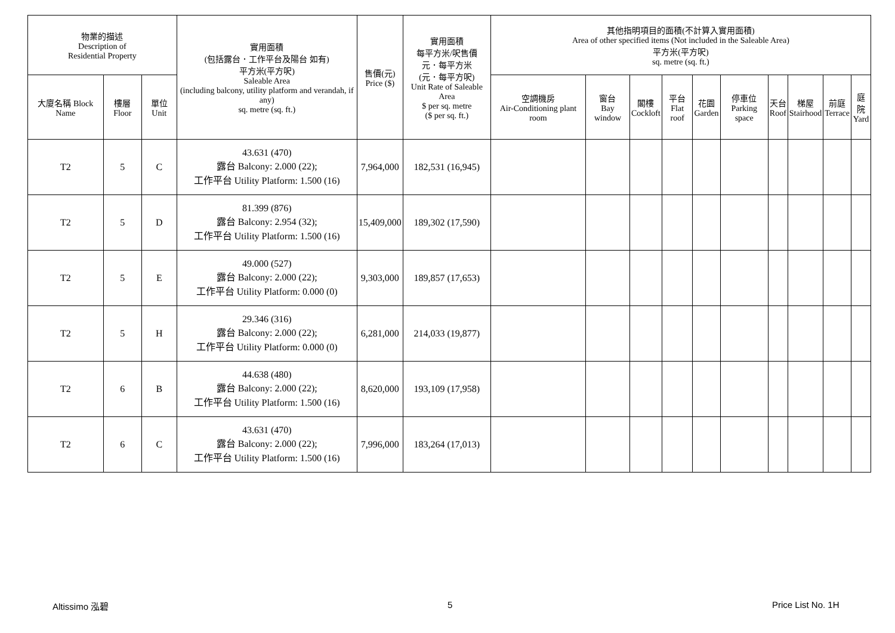| 物業的描述 Description of Residential Property | | | 實用面積 (包括露台．工作平台及陽台 如有) 平方米(平方呎) Saleable Area (including balcony, utility platform and verandah, if any) sq. metre (sq. ft.) | 售價(元) Price ($) | 實用面積 每平方米/呎售價 元．每平方米 (元．每平方呎) Unit Rate of Saleable Area $ per sq. metre ($ per sq. ft.) | 其他指明項目的面積(不計算入實用面積) Area of other specified items (Not included in the Saleable Area) 平方米(平方呎) sq. metre (sq. ft.) | | | | | | | | | |
| --- | --- | --- | --- | --- | --- | --- | --- | --- | --- | --- | --- | --- | --- | --- | --- |
| 大廈名稱 Block Name | 樓層 Floor | 單位 Unit | | | | 空調機房 Air-Conditioning plant room | 窗台 Bay window | 閣樓 Cockloft | 平台 Flat roof | 花園 Garden | 停車位 Parking space | 天台 Roof | 梯屋 Stairhood | 前庭 Terrace | 庭院 Yard |
| T2 | 5 | C | 43.631 (470) 露台 Balcony: 2.000 (22); 工作平台 Utility Platform: 1.500 (16) | 7,964,000 | 182,531 (16,945) | | | | | | | | | | |
| T2 | 5 | D | 81.399 (876) 露台 Balcony: 2.954 (32); 工作平台 Utility Platform: 1.500 (16) | 15,409,000 | 189,302 (17,590) | | | | | | | | | | |
| T2 | 5 | E | 49.000 (527) 露台 Balcony: 2.000 (22); 工作平台 Utility Platform: 0.000 (0) | 9,303,000 | 189,857 (17,653) | | | | | | | | | | |
| T2 | 5 | H | 29.346 (316) 露台 Balcony: 2.000 (22); 工作平台 Utility Platform: 0.000 (0) | 6,281,000 | 214,033 (19,877) | | | | | | | | | | |
| T2 | 6 | B | 44.638 (480) 露台 Balcony: 2.000 (22); 工作平台 Utility Platform: 1.500 (16) | 8,620,000 | 193,109 (17,958) | | | | | | | | | | |
| T2 | 6 | C | 43.631 (470) 露台 Balcony: 2.000 (22); 工作平台 Utility Platform: 1.500 (16) | 7,996,000 | 183,264 (17,013) | | | | | | | | | | |
Altissimo 泓碧 5 Price List No. 1H